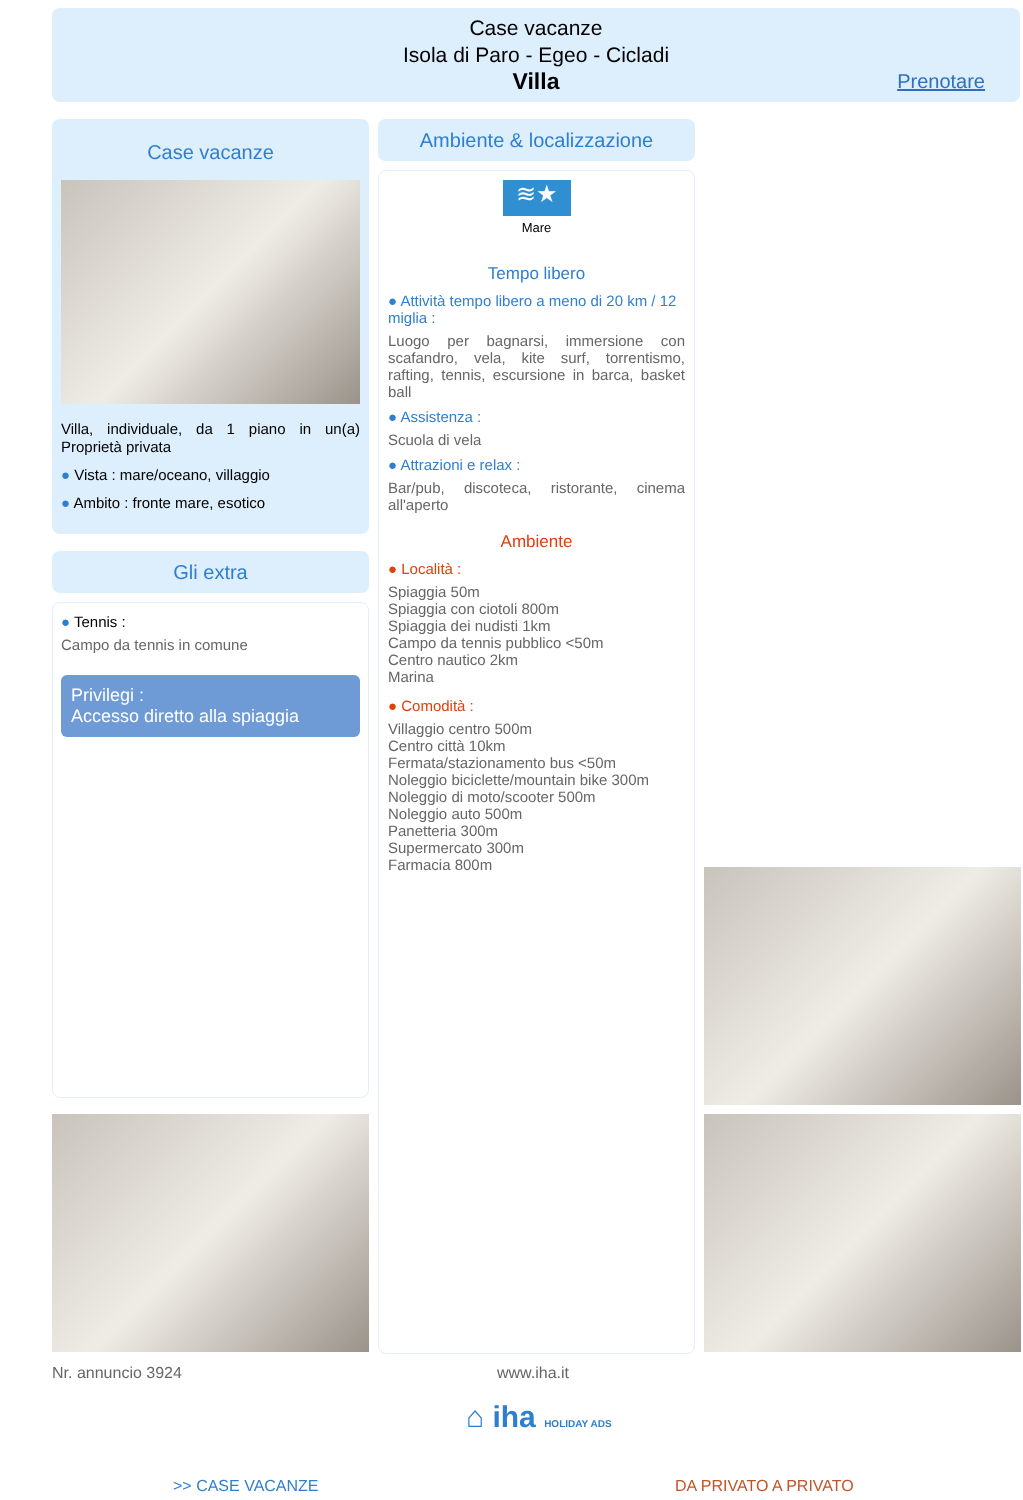Case vacanze
Isola di Paro - Egeo - Cicladi
Villa
Prenotare
Case vacanze
Villa, individuale, da 1 piano in un(a) Proprietà privata
● Vista : mare/oceano, villaggio
● Ambito : fronte mare, esotico
Gli extra
● Tennis :
Campo da tennis in comune
Privilegi :
Accesso diretto alla spiaggia
Ambiente & localizzazione
≋★
Mare
Tempo libero
● Attività tempo libero a meno di 20 km / 12 miglia :
Luogo per bagnarsi, immersione con scafandro, vela, kite surf, torrentismo, rafting, tennis, escursione in barca, basket ball
● Assistenza :
Scuola di vela
● Attrazioni e relax :
Bar/pub, discoteca, ristorante, cinema all'aperto
Ambiente
● Località :
Spiaggia 50m
Spiaggia con ciotoli 800m
Spiaggia dei nudisti 1km
Campo da tennis pubblico <50m
Centro nautico 2km
Marina
● Comodità :
Villaggio centro 500m
Centro città 10km
Fermata/stazionamento bus <50m
Noleggio biciclette/mountain bike 300m
Noleggio di moto/scooter 500m
Noleggio auto 500m
Panetteria 300m
Supermercato 300m
Farmacia 800m
Nr. annuncio 3924 www.iha.it
⌂ iha HOLIDAY ADS
>> CASE VACANZE DA PRIVATO A PRIVATO